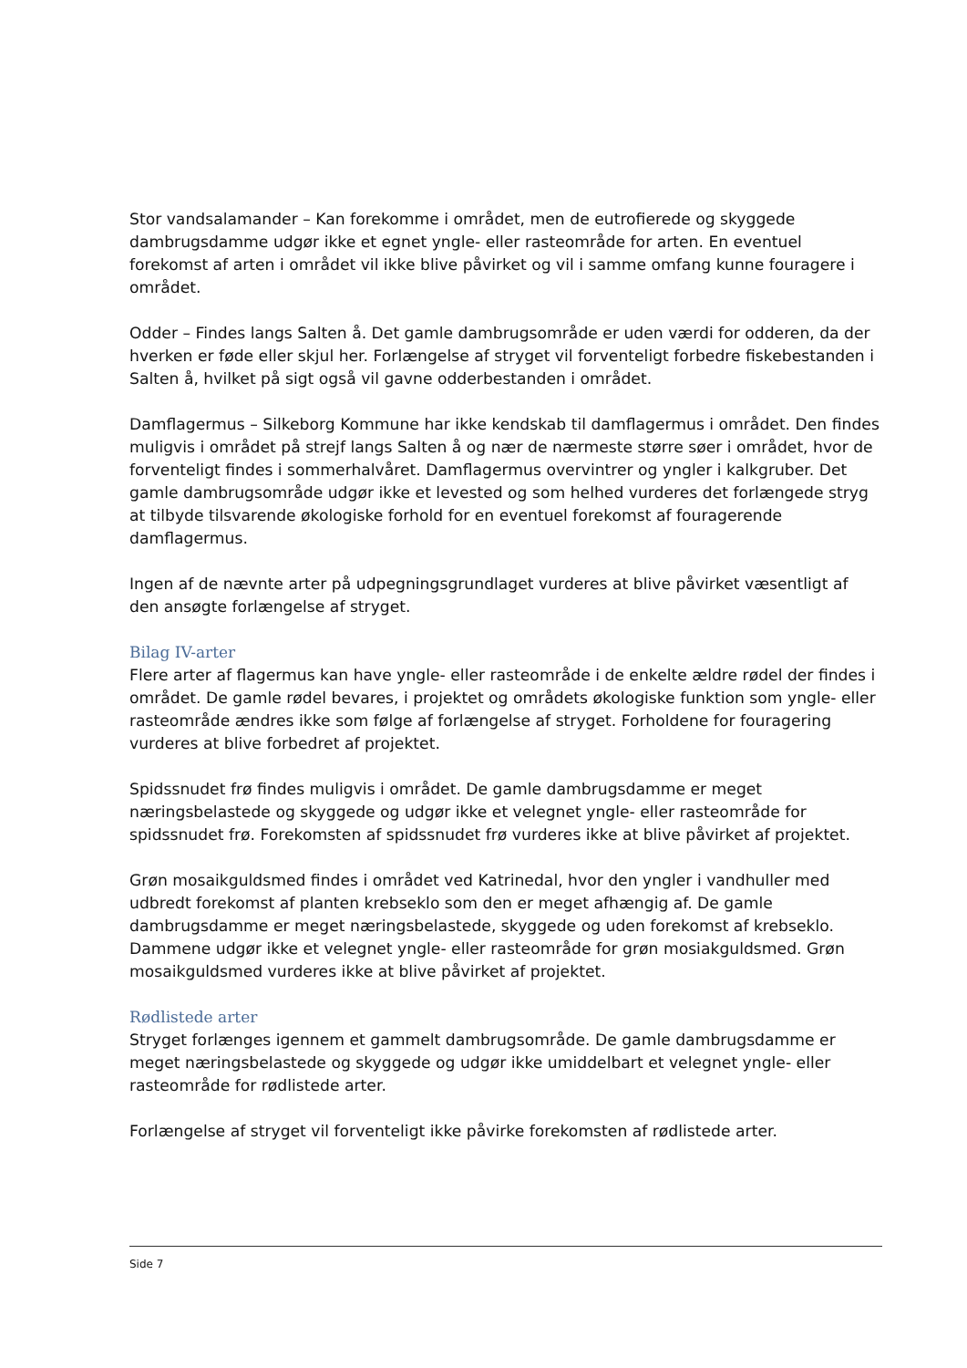Stor vandsalamander – Kan forekomme i området, men de eutrofierede og skyggede dambrugsdamme udgør ikke et egnet yngle- eller rasteområde for arten. En eventuel forekomst af arten i området vil ikke blive påvirket og vil i samme omfang kunne fouragere i området.
Odder – Findes langs Salten å. Det gamle dambrugsområde er uden værdi for odderen, da der hverken er føde eller skjul her. Forlængelse af stryget vil forventeligt forbedre fiskebestanden i Salten å, hvilket på sigt også vil gavne odderbestanden i området.
Damflagermus – Silkeborg Kommune har ikke kendskab til damflagermus i området. Den findes muligvis i området på strejf langs Salten å og nær de nærmeste større søer i området, hvor de forventeligt findes i sommerhalvåret. Damflagermus overvintrer og yngler i kalkgruber. Det gamle dambrugsområde udgør ikke et levested og som helhed vurderes det forlængede stryg at tilbyde tilsvarende økologiske forhold for en eventuel forekomst af fouragerende damflagermus.
Ingen af de nævnte arter på udpegningsgrundlaget vurderes at blive påvirket væsentligt af den ansøgte forlængelse af stryget.
Bilag IV-arter
Flere arter af flagermus kan have yngle- eller rasteområde i de enkelte ældre rødel der findes i området. De gamle rødel bevares, i projektet og områdets økologiske funktion som yngle- eller rasteområde ændres ikke som følge af forlængelse af stryget. Forholdene for fouragering vurderes at blive forbedret af projektet.
Spidssnudet frø findes muligvis i området. De gamle dambrugsdamme er meget næringsbelastede og skyggede og udgør ikke et velegnet yngle- eller rasteområde for spidssnudet frø. Forekomsten af spidssnudet frø vurderes ikke at blive påvirket af projektet.
Grøn mosaikguldsmed findes i området ved Katrinedal, hvor den yngler i vandhuller med udbredt forekomst af planten krebseklo som den er meget afhængig af. De gamle dambrugsdamme er meget næringsbelastede, skyggede og uden forekomst af krebseklo. Dammene udgør ikke et velegnet yngle- eller rasteområde for grøn mosiakguldsmed. Grøn mosaikguldsmed vurderes ikke at blive påvirket af projektet.
Rødlistede arter
Stryget forlænges igennem et gammelt dambrugsområde. De gamle dambrugsdamme er meget næringsbelastede og skyggede og udgør ikke umiddelbart et velegnet yngle- eller rasteområde for rødlistede arter.
Forlængelse af stryget vil forventeligt ikke påvirke forekomsten af rødlistede arter.
Side 7